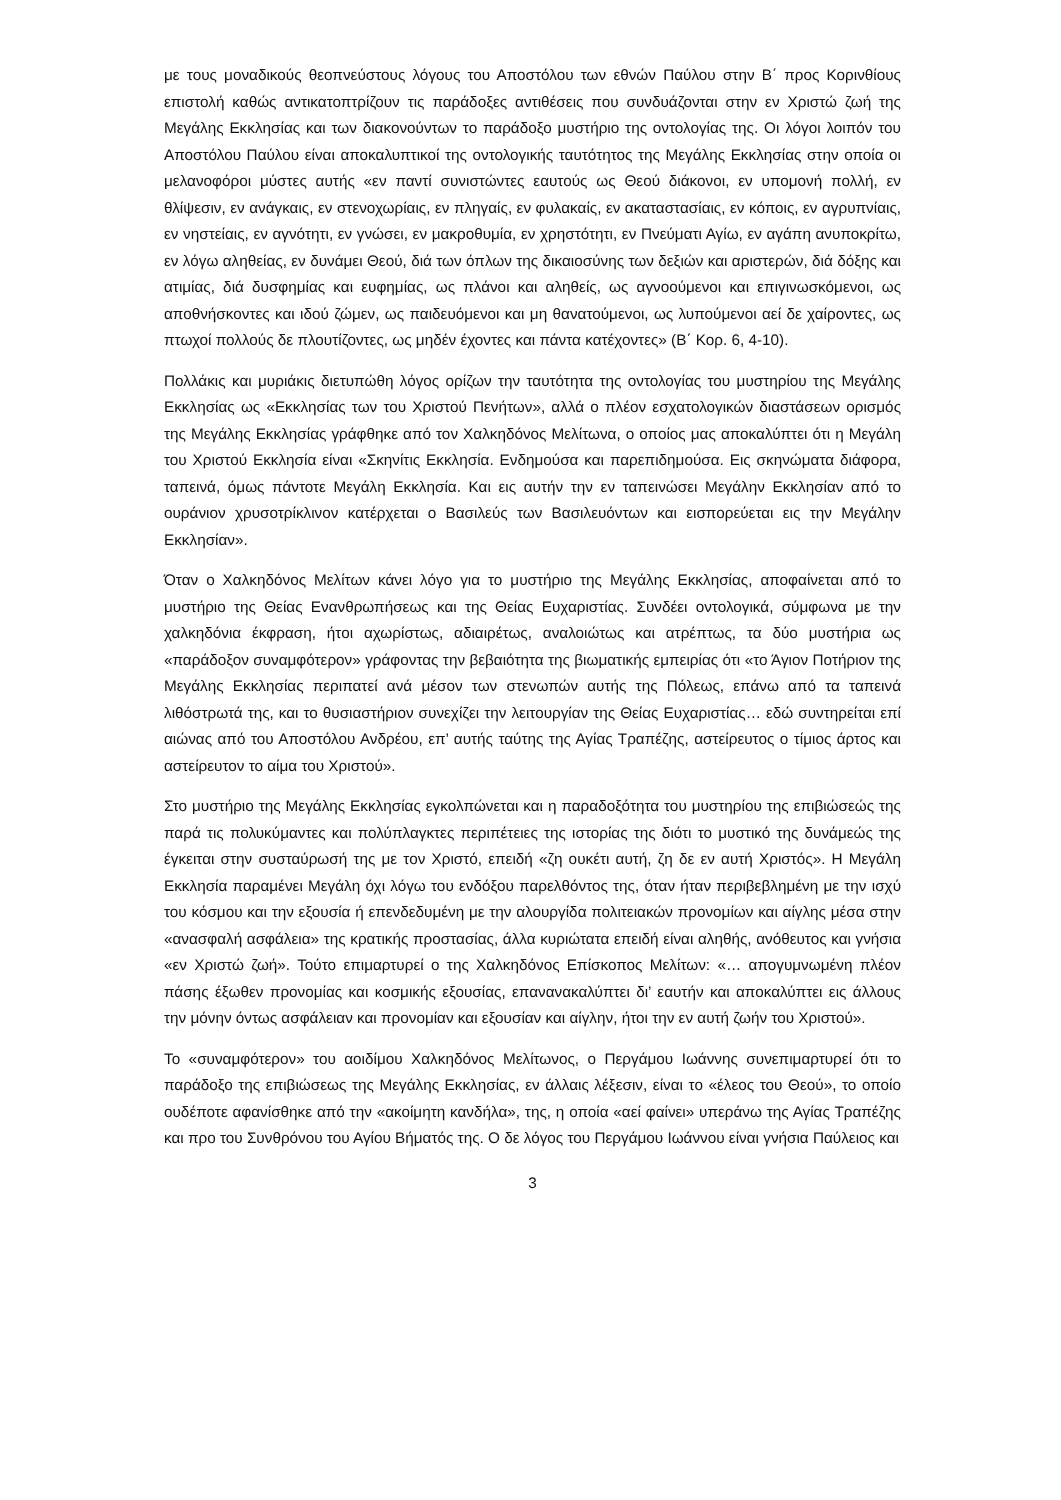με τους μοναδικούς θεοπνεύστους λόγους του Αποστόλου των εθνών Παύλου στην Β΄ προς Κορινθίους επιστολή καθώς αντικατοπτρίζουν τις παράδοξες αντιθέσεις που συνδυάζονται στην εν Χριστώ ζωή της Μεγάλης Εκκλησίας και των διακονούντων το παράδοξο μυστήριο της οντολογίας της. Οι λόγοι λοιπόν του Αποστόλου Παύλου είναι αποκαλυπτικοί της οντολογικής ταυτότητος της Μεγάλης Εκκλησίας στην οποία οι μελανοφόροι μύστες αυτής «εν παντί συνιστώντες εαυτούς ως Θεού διάκονοι, εν υπομονή πολλή, εν θλίψεσιν, εν ανάγκαις, εν στενοχωρίαις, εν πληγαίς, εν φυλακαίς, εν ακαταστασίαις, εν κόποις, εν αγρυπνίαις, εν νηστείαις, εν αγνότητι, εν γνώσει, εν μακροθυμία, εν χρηστότητι, εν Πνεύματι Αγίω, εν αγάπη ανυποκρίτω, εν λόγω αληθείας, εν δυνάμει Θεού, διά των όπλων της δικαιοσύνης των δεξιών και αριστερών, διά δόξης και ατιμίας, διά δυσφημίας και ευφημίας, ως πλάνοι και αληθείς, ως αγνοούμενοι και επιγινωσκόμενοι, ως αποθνήσκοντες και ιδού ζώμεν, ως παιδευόμενοι και μη θανατούμενοι, ως λυπούμενοι αεί δε χαίροντες, ως πτωχοί πολλούς δε πλουτίζοντες, ως μηδέν έχοντες και πάντα κατέχοντες» (Β΄ Κορ. 6, 4-10).
Πολλάκις και μυριάκις διετυπώθη λόγος ορίζων την ταυτότητα της οντολογίας του μυστηρίου της Μεγάλης Εκκλησίας ως «Εκκλησίας των του Χριστού Πενήτων», αλλά ο πλέον εσχατολογικών διαστάσεων ορισμός της Μεγάλης Εκκλησίας γράφθηκε από τον Χαλκηδόνος Μελίτωνα, ο οποίος μας αποκαλύπτει ότι η Μεγάλη του Χριστού Εκκλησία είναι «Σκηνίτις Εκκλησία. Ενδημούσα και παρεπιδημούσα. Εις σκηνώματα διάφορα, ταπεινά, όμως πάντοτε Μεγάλη Εκκλησία. Και εις αυτήν την εν ταπεινώσει Μεγάλην Εκκλησίαν από το ουράνιον χρυσοτρίκλινον κατέρχεται ο Βασιλεύς των Βασιλευόντων και εισπορεύεται εις την Μεγάλην Εκκλησίαν».
Όταν ο Χαλκηδόνος Μελίτων κάνει λόγο για το μυστήριο της Μεγάλης Εκκλησίας, αποφαίνεται από το μυστήριο της Θείας Ενανθρωπήσεως και της Θείας Ευχαριστίας. Συνδέει οντολογικά, σύμφωνα με την χαλκηδόνια έκφραση, ήτοι αχωρίστως, αδιαιρέτως, αναλοιώτως και ατρέπτως, τα δύο μυστήρια ως «παράδοξον συναμφότερον» γράφοντας την βεβαιότητα της βιωματικής εμπειρίας ότι «το Άγιον Ποτήριον της Μεγάλης Εκκλησίας περιπατεί ανά μέσον των στενωπών αυτής της Πόλεως, επάνω από τα ταπεινά λιθόστρωτά της, και το θυσιαστήριον συνεχίζει την λειτουργίαν της Θείας Ευχαριστίας… εδώ συντηρείται επί αιώνας από του Αποστόλου Ανδρέου, επ’ αυτής ταύτης της Αγίας Τραπέζης, αστείρευτος ο τίμιος άρτος και αστείρευτον το αίμα του Χριστού».
Στο μυστήριο της Μεγάλης Εκκλησίας εγκολπώνεται και η παραδοξότητα του μυστηρίου της επιβιώσεώς της παρά τις πολυκύμαντες και πολύπλαγκτες περιπέτειες της ιστορίας της διότι το μυστικό της δυνάμεώς της έγκειται στην συσταύρωσή της με τον Χριστό, επειδή «ζη ουκέτι αυτή, ζη δε εν αυτή Χριστός». Η Μεγάλη Εκκλησία παραμένει Μεγάλη όχι λόγω του ενδόξου παρελθόντος της, όταν ήταν περιβεβλημένη με την ισχύ του κόσμου και την εξουσία ή επενδεδυμένη με την αλουργίδα πολιτειακών προνομίων και αίγλης μέσα στην «ανασφαλή ασφάλεια» της κρατικής προστασίας, άλλα κυριώτατα επειδή είναι αληθής, ανόθευτος και γνήσια «εν Χριστώ ζωή». Τούτο επιμαρτυρεί ο της Χαλκηδόνος Επίσκοπος Μελίτων: «… απογυμνωμένη πλέον πάσης έξωθεν προνομίας και κοσμικής εξουσίας, επαναν­ακαλύπτει δι’ εαυτήν και αποκαλύπτει εις άλλους την μόνην όντως ασφάλειαν και προνομίαν και εξουσίαν και αίγλην, ήτοι την εν αυτή ζωήν του Χριστού».
Το «συναμφότερον» του αοιδίμου Χαλκηδόνος Μελίτωνος, ο Περγάμου Ιωάννης συνεπιμαρτυρεί ότι το παράδοξο της επιβιώσεως της Μεγάλης Εκκλησίας, εν άλλαις λέξεσιν, είναι το «έλεος του Θεού», το οποίο ουδέποτε αφανίσθηκε από την «ακοίμητη κανδήλα», της, η οποία «αεί φαίνει» υπεράνω της Αγίας Τραπέζης και προ του Συνθρόνου του Αγίου Βήματός της. Ο δε λόγος του Περγάμου Ιωάννου είναι γνήσια Παύλειος και
3